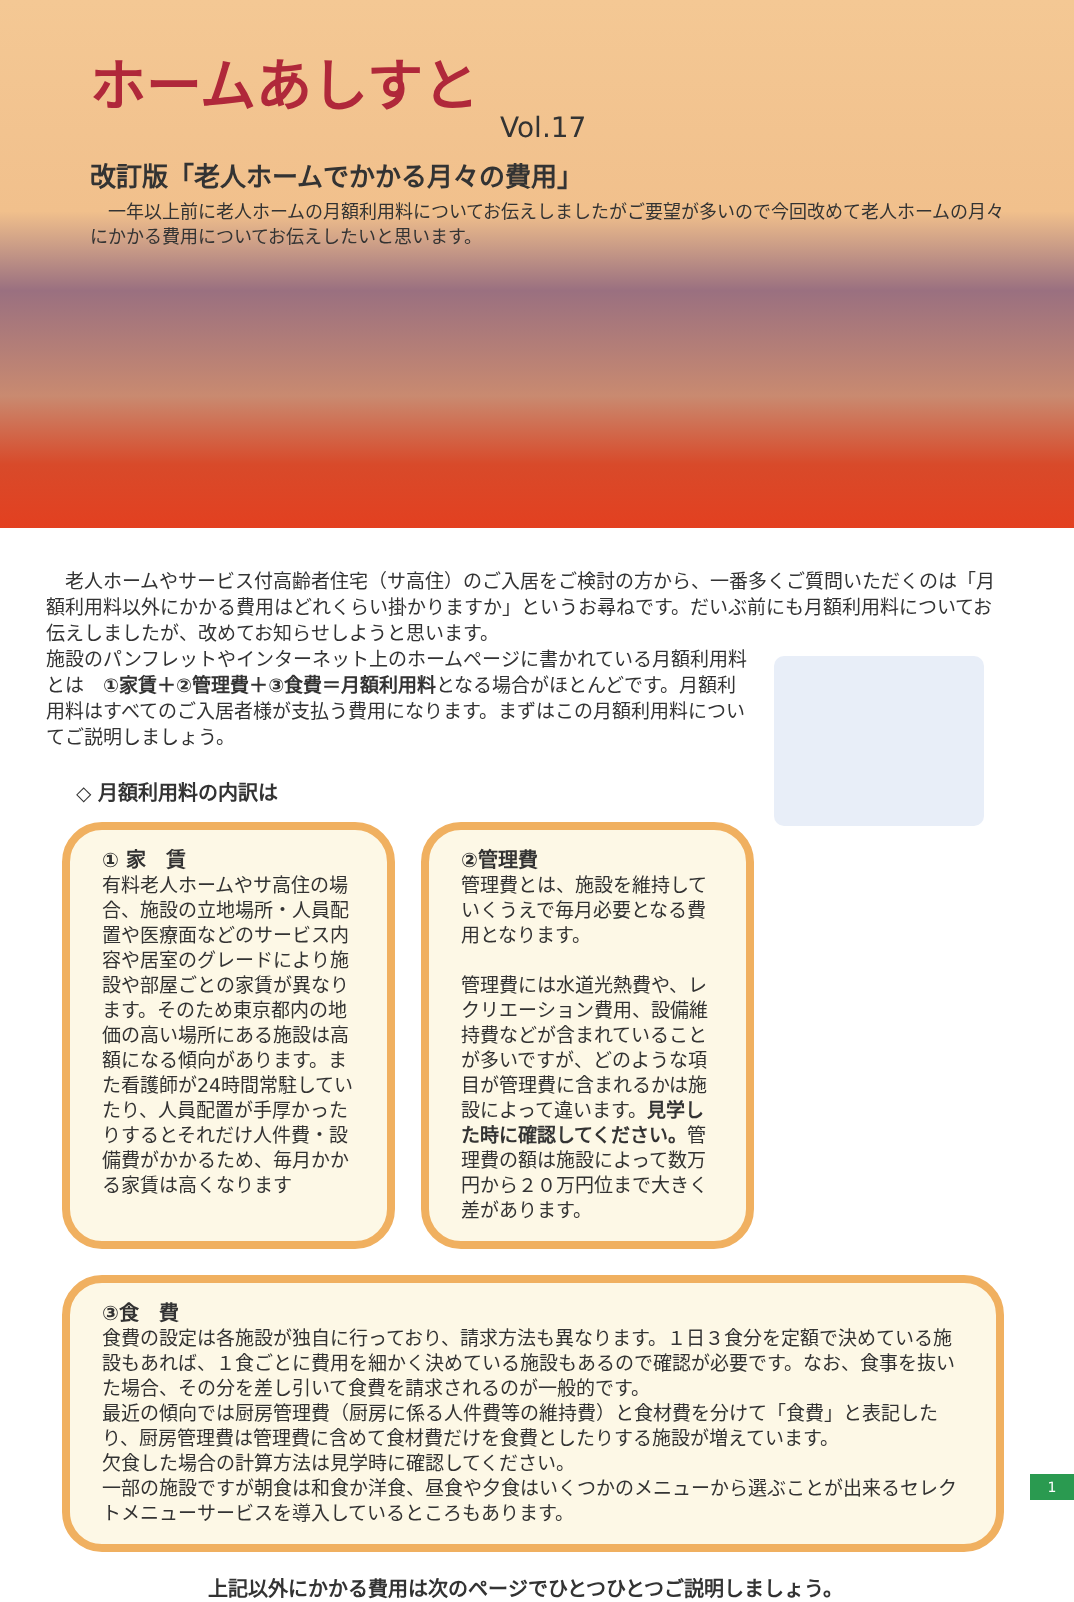ホームあしすと
Vol.17
改訂版「老人ホームでかかる月々の費用」
　一年以上前に老人ホームの月額利用料についてお伝えしましたがご要望が多いので今回改めて老人ホームの月々にかかる費用についてお伝えしたいと思います。
　老人ホームやサービス付高齢者住宅（サ高住）のご入居をご検討の方から、一番多くご質問いただくのは「月額利用料以外にかかる費用はどれくらい掛かりますか」というお尋ねです。だいぶ前にも月額利用料についてお伝えしましたが、改めてお知らせしようと思います。
施設のパンフレットやインターネット上のホームページに書かれている月額利用料とは　①家賃＋②管理費＋③食費＝月額利用料となる場合がほとんどです。月額利用料はすべてのご入居者様が支払う費用になります。まずはこの月額利用料についてご説明しましょう。
◇ 月額利用料の内訳は
① 家　賃
有料老人ホームやサ高住の場合、施設の立地場所・人員配置や医療面などのサービス内容や居室のグレードにより施設や部屋ごとの家賃が異なります。そのため東京都内の地価の高い場所にある施設は高額になる傾向があります。また看護師が24時間常駐していたり、人員配置が手厚かったりするとそれだけ人件費・設備費がかかるため、毎月かかる家賃は高くなります
②管理費
管理費とは、施設を維持していくうえで毎月必要となる費用となります。
管理費には水道光熱費や、レクリエーション費用、設備維持費などが含まれていることが多いですが、どのような項目が管理費に含まれるかは施設によって違います。見学した時に確認してください。管理費の額は施設によって数万円から２０万円位まで大きく差があります。
③食　費
食費の設定は各施設が独自に行っており、請求方法も異なります。１日３食分を定額で決めている施設もあれば、１食ごとに費用を細かく決めている施設もあるので確認が必要です。なお、食事を抜いた場合、その分を差し引いて食費を請求されるのが一般的です。
最近の傾向では厨房管理費（厨房に係る人件費等の維持費）と食材費を分けて「食費」と表記したり、厨房管理費は管理費に含めて食材費だけを食費としたりする施設が増えています。
欠食した場合の計算方法は見学時に確認してください。
一部の施設ですが朝食は和食か洋食、昼食や夕食はいくつかのメニューから選ぶことが出来るセレクトメニューサービスを導入しているところもあります。
上記以外にかかる費用は次のページでひとつひとつご説明しましょう。
1